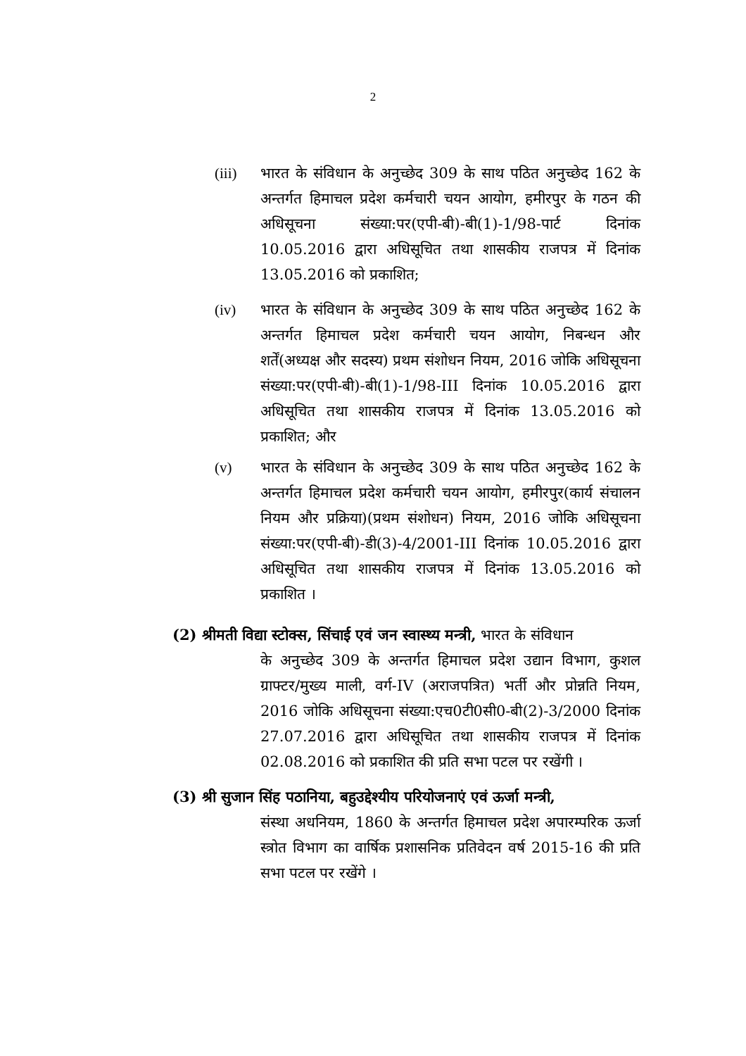2
(iii) भारत के संविधान के अनुच्छेद 309 के साथ पठित अनुच्छेद 162 के अन्तर्गत हिमाचल प्रदेश कर्मचारी चयन आयोग, हमीरपुर के गठन की अधिसूचना संख्या:पर(एपी-बी)-बी(1)-1/98-पार्ट दिनांक 10.05.2016 द्वारा अधिसूचित तथा शासकीय राजपत्र में दिनांक 13.05.2016 को प्रकाशित;
(iv) भारत के संविधान के अनुच्छेद 309 के साथ पठित अनुच्छेद 162 के अन्तर्गत हिमाचल प्रदेश कर्मचारी चयन आयोग, निबन्धन और शर्तें(अध्यक्ष और सदस्य) प्रथम संशोधन नियम, 2016 जोकि अधिसूचना संख्या:पर(एपी-बी)-बी(1)-1/98-III दिनांक 10.05.2016 द्वारा अधिसूचित तथा शासकीय राजपत्र में दिनांक 13.05.2016 को प्रकाशित; और
(v) भारत के संविधान के अनुच्छेद 309 के साथ पठित अनुच्छेद 162 के अन्तर्गत हिमाचल प्रदेश कर्मचारी चयन आयोग, हमीरपुर(कार्य संचालन नियम और प्रक्रिया)(प्रथम संशोधन) नियम, 2016 जोकि अधिसूचना संख्या:पर(एपी-बी)-डी(3)-4/2001-III दिनांक 10.05.2016 द्वारा अधिसूचित तथा शासकीय राजपत्र में दिनांक 13.05.2016 को प्रकाशित ।
(2) श्रीमती विद्या स्टोक्स, सिंचाई एवं जन स्वास्थ्य मन्त्री, भारत के संविधान
के अनुच्छेद 309 के अन्तर्गत हिमाचल प्रदेश उद्यान विभाग, कुशल ग्राफ्टर/मुख्य माली, वर्ग-IV (अराजपत्रित) भर्ती और प्रोन्नति नियम, 2016 जोकि अधिसूचना संख्या:एच0टी0सी0-बी(2)-3/2000 दिनांक 27.07.2016 द्वारा अधिसूचित तथा शासकीय राजपत्र में दिनांक 02.08.2016 को प्रकाशित की प्रति सभा पटल पर रखेंगी ।
(3) श्री सुजान सिंह पठानिया, बहुउद्देश्यीय परियोजनाएं एवं ऊर्जा मन्त्री,
संस्था अधनियम, 1860 के अन्तर्गत हिमाचल प्रदेश अपारम्परिक ऊर्जा स्त्रोत विभाग का वार्षिक प्रशासनिक प्रतिवेदन वर्ष 2015-16 की प्रति सभा पटल पर रखेंगे ।